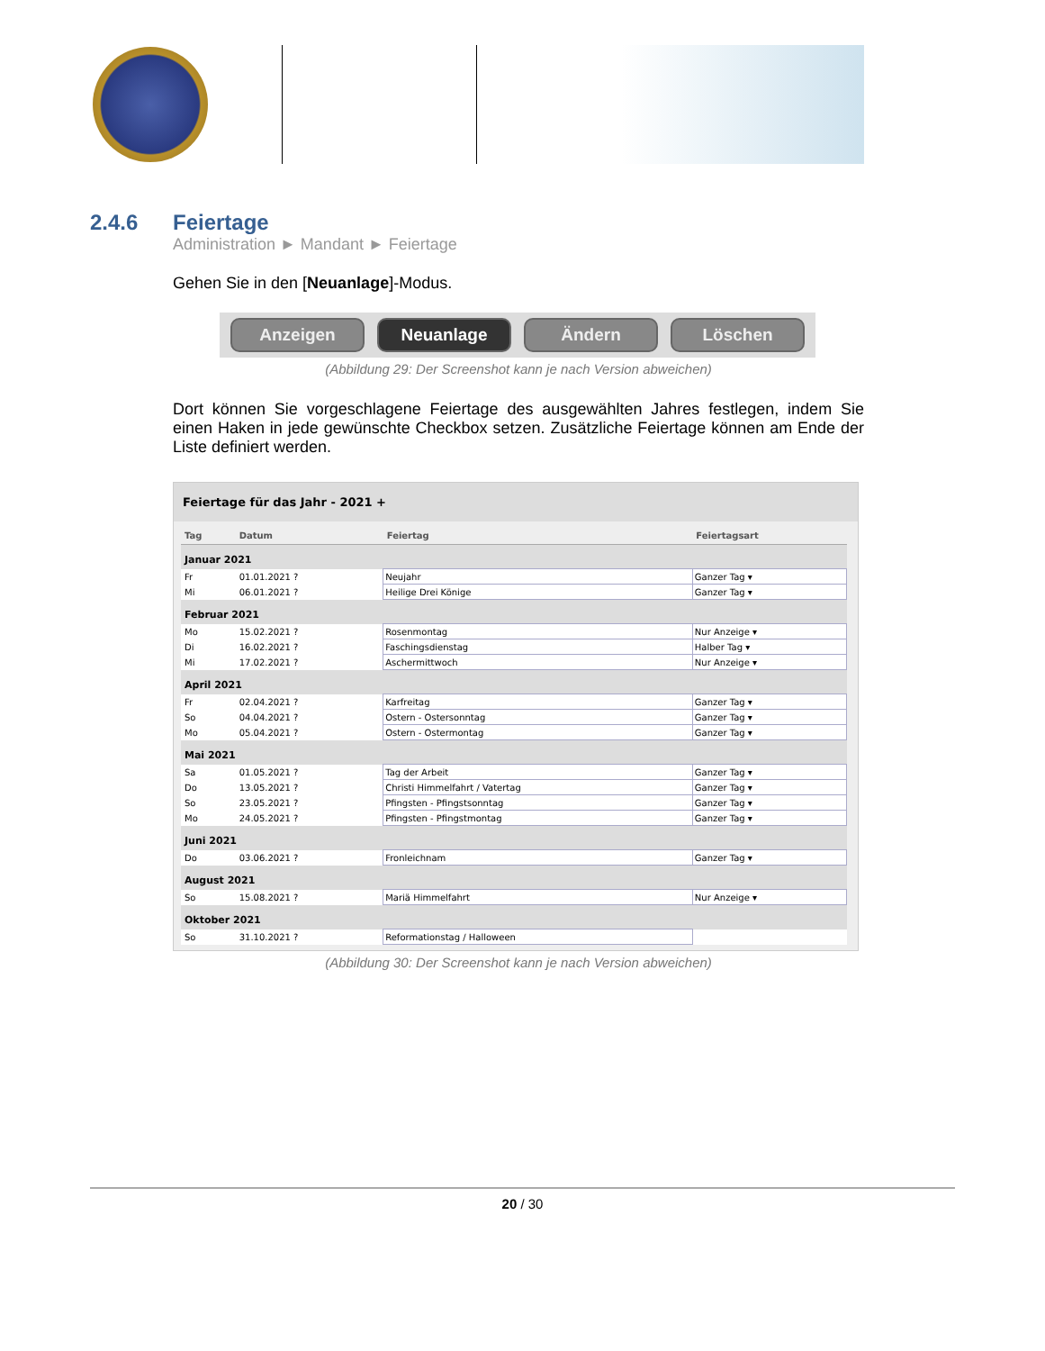2.4.6 Feiertage
Administration ► Mandant ► Feiertage
Gehen Sie in den [Neuanlage]-Modus.
Anzeigen Neuanlage Ändern Löschen
(Abbildung 29: Der Screenshot kann je nach Version abweichen)
Dort können Sie vorgeschlagene Feiertage des ausgewählten Jahres festlegen, indem Sie einen Haken in jede gewünschte Checkbox setzen. Zusätzliche Feiertage können am Ende der Liste definiert werden.
Feiertage für das Jahr - 2021 +
| Tag | Datum | Feiertag | Feiertagsart |
| --- | --- | --- | --- |
| Januar 2021 | | | |
| Fr | 01.01.2021 ? | Neujahr | Ganzer Tag ▾ |
| Mi | 06.01.2021 ? | Heilige Drei Könige | Ganzer Tag ▾ |
| Februar 2021 | | | |
| Mo | 15.02.2021 ? | Rosenmontag | Nur Anzeige ▾ |
| Di | 16.02.2021 ? | Faschingsdienstag | Halber Tag ▾ |
| Mi | 17.02.2021 ? | Aschermittwoch | Nur Anzeige ▾ |
| April 2021 | | | |
| Fr | 02.04.2021 ? | Karfreitag | Ganzer Tag ▾ |
| So | 04.04.2021 ? | Ostern - Ostersonntag | Ganzer Tag ▾ |
| Mo | 05.04.2021 ? | Ostern - Ostermontag | Ganzer Tag ▾ |
| Mai 2021 | | | |
| Sa | 01.05.2021 ? | Tag der Arbeit | Ganzer Tag ▾ |
| Do | 13.05.2021 ? | Christi Himmelfahrt / Vatertag | Ganzer Tag ▾ |
| So | 23.05.2021 ? | Pfingsten - Pfingstsonntag | Ganzer Tag ▾ |
| Mo | 24.05.2021 ? | Pfingsten - Pfingstmontag | Ganzer Tag ▾ |
| Juni 2021 | | | |
| Do | 03.06.2021 ? | Fronleichnam | Ganzer Tag ▾ |
| August 2021 | | | |
| So | 15.08.2021 ? | Mariä Himmelfahrt | Nur Anzeige ▾ |
| Oktober 2021 | | | |
| So | 31.10.2021 ? | Reformationstag / Halloween | |
(Abbildung 30: Der Screenshot kann je nach Version abweichen)
20 / 30